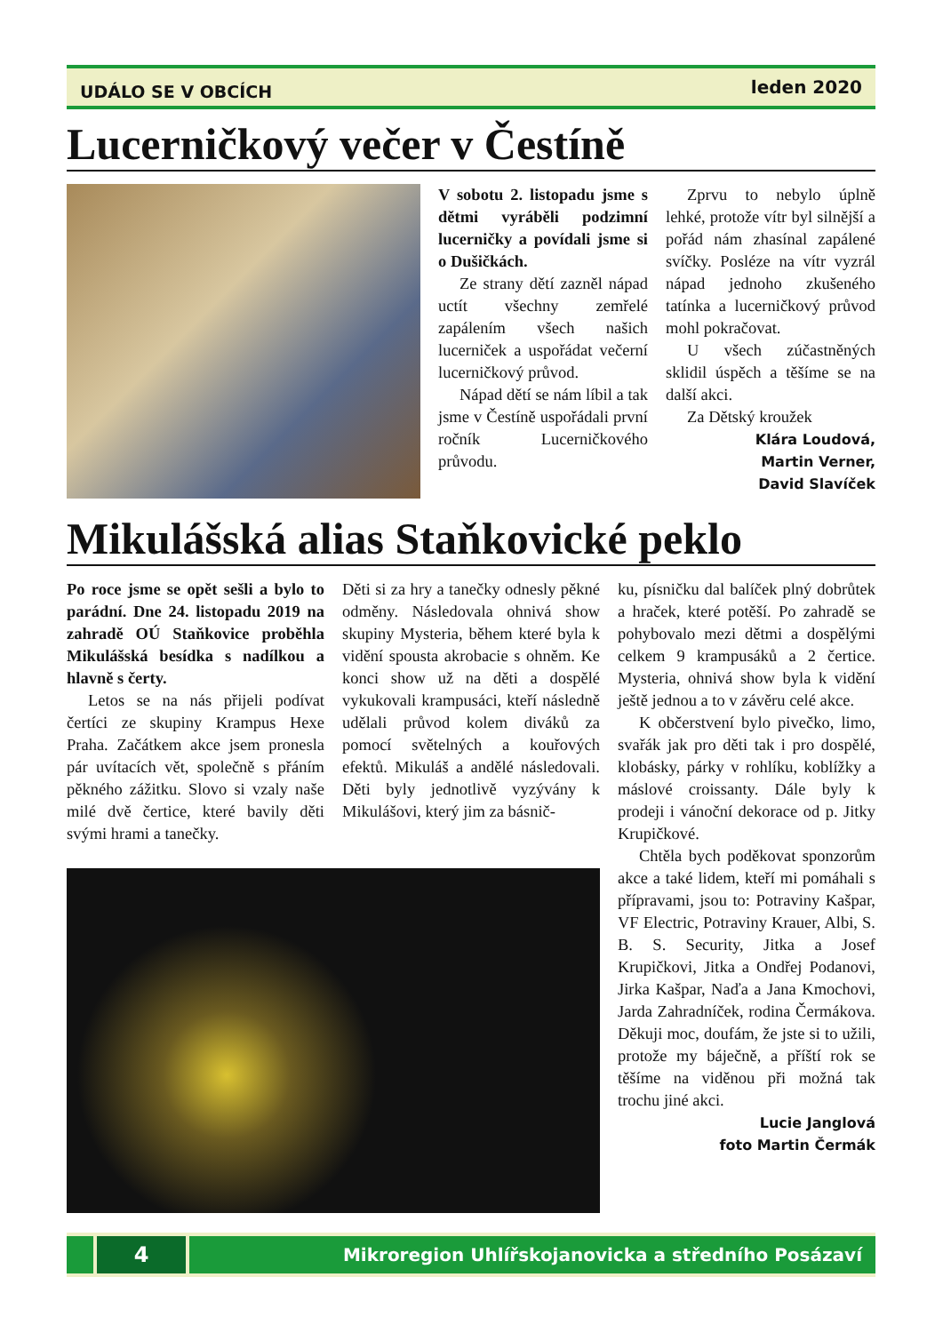UDÁLO SE V OBCÍCH leden 2020
Lucerničkový večer v Čestíně
V sobotu 2. listopadu jsme s dětmi vyráběli podzimní lucerničky a povídali jsme si o Dušičkách.
Ze strany dětí zazněl nápad uctít všechny zemřelé zapálením všech našich lucerniček a uspořádat večerní lucerničkový průvod.
Nápad dětí se nám líbil a tak jsme v Čestíně uspořádali první ročník Lucerničkového průvodu.
Zprvu to nebylo úplně lehké, protože vítr byl silnější a pořád nám zhasínal zapálené svíčky. Posléze na vítr vyzrál nápad jednoho zkušeného tatínka a lucerničkový průvod mohl pokračovat.
U všech zúčastněných sklidil úspěch a těšíme se na další akci.
Za Dětský kroužek
Klára Loudová,
Martin Verner,
David Slavíček
Mikulášská alias Staňkovické peklo
Po roce jsme se opět sešli a bylo to parádní. Dne 24. listopadu 2019 na zahradě OÚ Staňkovice proběhla Mikulášská besídka s nadílkou a hlavně s čerty.
Letos se na nás přijeli podívat čertíci ze skupiny Krampus Hexe Praha. Začátkem akce jsem pronesla pár uvítacích vět, společně s přáním pěkného zážitku. Slovo si vzaly naše milé dvě čertice, které bavily děti svými hrami a tanečky.
Děti si za hry a tanečky odnesly pěkné odměny. Následovala ohnivá show skupiny Mysteria, během které byla k vidění spousta akrobacie s ohněm. Ke konci show už na děti a dospělé vykukovali krampusáci, kteří následně udělali průvod kolem diváků za pomocí světelných a kouřových efektů. Mikuláš a andělé následovali. Děti byly jednotlivě vyzývány k Mikulášovi, který jim za básnič-
ku, písničku dal balíček plný dobrůtek a hraček, které potěší. Po zahradě se pohybovalo mezi dětmi a dospělými celkem 9 krampusáků a 2 čertice. Mysteria, ohnivá show byla k vidění ještě jednou a to v závěru celé akce.
K občerstvení bylo pivečko, limo, svařák jak pro děti tak i pro dospělé, klobásky, párky v rohlíku, koblížky a máslové croissanty. Dále byly k prodeji i vánoční dekorace od p. Jitky Krupičkové.
Chtěla bych poděkovat sponzorům akce a také lidem, kteří mi pomáhali s přípravami, jsou to: Potraviny Kašpar, VF Electric, Potraviny Krauer, Albi, S. B. S. Security, Jitka a Josef Krupičkovi, Jitka a Ondřej Podanovi, Jirka Kašpar, Naďa a Jana Kmochovi, Jarda Zahradníček, rodina Čermákova. Děkuji moc, doufám, že jste si to užili, protože my báječně, a příští rok se těšíme na viděnou při možná tak trochu jiné akci.
Lucie Janglová
foto Martin Čermák
4
Mikroregion Uhlířskojanovicka a středního Posázaví